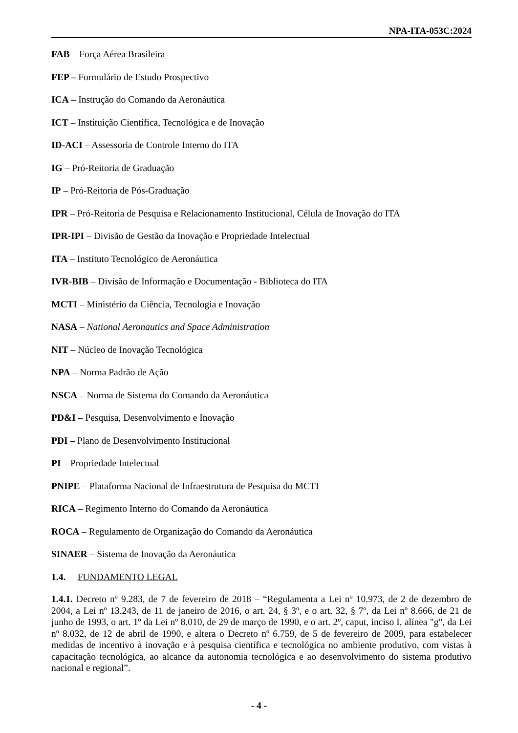NPA-ITA-053C:2024
FAB – Força Aérea Brasileira
FEP – Formulário de Estudo Prospectivo
ICA – Instrução do Comando da Aeronáutica
ICT – Instituição Científica, Tecnológica e de Inovação
ID-ACI – Assessoria de Controle Interno do ITA
IG – Pró-Reitoria de Graduação
IP – Pró-Reitoria de Pós-Graduação
IPR – Pró-Reitoria de Pesquisa e Relacionamento Institucional, Célula de Inovação do ITA
IPR-IPI – Divisão de Gestão da Inovação e Propriedade Intelectual
ITA – Instituto Tecnológico de Aeronáutica
IVR-BIB – Divisão de Informação e Documentação - Biblioteca do ITA
MCTI – Ministério da Ciência, Tecnologia e Inovação
NASA – National Aeronautics and Space Administration
NIT – Núcleo de Inovação Tecnológica
NPA – Norma Padrão de Ação
NSCA – Norma de Sistema do Comando da Aeronáutica
PD&I – Pesquisa, Desenvolvimento e Inovação
PDI – Plano de Desenvolvimento Institucional
PI – Propriedade Intelectual
PNIPE – Plataforma Nacional de Infraestrutura de Pesquisa do MCTI
RICA – Regimento Interno do Comando da Aeronáutica
ROCA – Regulamento de Organização do Comando da Aeronáutica
SINAER – Sistema de Inovação da Aeronáutica
1.4. FUNDAMENTO LEGAL
1.4.1. Decreto nº 9.283, de 7 de fevereiro de 2018 – “Regulamenta a Lei nº 10.973, de 2 de dezembro de 2004, a Lei nº 13.243, de 11 de janeiro de 2016, o art. 24, § 3º, e o art. 32, § 7º, da Lei nº 8.666, de 21 de junho de 1993, o art. 1º da Lei nº 8.010, de 29 de março de 1990, e o art. 2º, caput, inciso I, alínea "g", da Lei nº 8.032, de 12 de abril de 1990, e altera o Decreto nº 6.759, de 5 de fevereiro de 2009, para estabelecer medidas de incentivo à inovação e à pesquisa científica e tecnológica no ambiente produtivo, com vistas à capacitação tecnológica, ao alcance da autonomia tecnológica e ao desenvolvimento do sistema produtivo nacional e regional”.
- 4 -